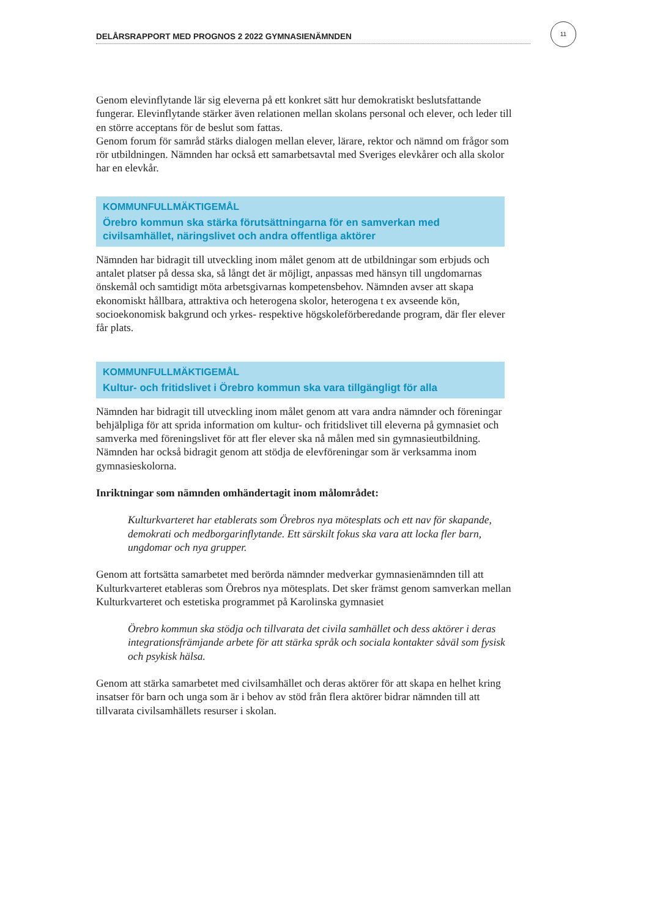DELÅRSRAPPORT MED PROGNOS 2 2022 GYMNASIENÄMNDEN
11
Genom elevinflytande lär sig eleverna på ett konkret sätt hur demokratiskt beslutsfattande fungerar. Elevinflytande stärker även relationen mellan skolans personal och elever, och leder till en större acceptans för de beslut som fattas.
Genom forum för samråd stärks dialogen mellan elever, lärare, rektor och nämnd om frågor som rör utbildningen. Nämnden har också ett samarbetsavtal med Sveriges elevkårer och alla skolor har en elevkår.
KOMMUNFULLMÄKTIGEMÅL
Örebro kommun ska stärka förutsättningarna för en samverkan med civilsamhället, näringslivet och andra offentliga aktörer
Nämnden har bidragit till utveckling inom målet genom att de utbildningar som erbjuds och antalet platser på dessa ska, så långt det är möjligt, anpassas med hänsyn till ungdomarnas önskemål och samtidigt möta arbetsgivarnas kompetensbehov. Nämnden avser att skapa ekonomiskt hållbara, attraktiva och heterogena skolor, heterogena t ex avseende kön, socioekonomisk bakgrund och yrkes- respektive högskoleförberedande program, där fler elever får plats.
KOMMUNFULLMÄKTIGEMÅL
Kultur- och fritidslivet i Örebro kommun ska vara tillgängligt för alla
Nämnden har bidragit till utveckling inom målet genom att vara andra nämnder och föreningar behjälpliga för att sprida information om kultur- och fritidslivet till eleverna på gymnasiet och samverka med föreningslivet för att fler elever ska nå målen med sin gymnasieutbildning. Nämnden har också bidragit genom att stödja de elevföreningar som är verksamma inom gymnasieskolorna.
Inriktningar som nämnden omhändertagit inom målområdet:
Kulturkvarteret har etablerats som Örebros nya mötesplats och ett nav för skapande, demokrati och medborgarinflytande. Ett särskilt fokus ska vara att locka fler barn, ungdomar och nya grupper.
Genom att fortsätta samarbetet med berörda nämnder medverkar gymnasienämnden till att Kulturkvarteret etableras som Örebros nya mötesplats. Det sker främst genom samverkan mellan Kulturkvarteret och estetiska programmet på Karolinska gymnasiet
Örebro kommun ska stödja och tillvarata det civila samhället och dess aktörer i deras integrationsfrämjande arbete för att stärka språk och sociala kontakter såväl som fysisk och psykisk hälsa.
Genom att stärka samarbetet med civilsamhället och deras aktörer för att skapa en helhet kring insatser för barn och unga som är i behov av stöd från flera aktörer bidrar nämnden till att tillvarata civilsamhällets resurser i skolan.